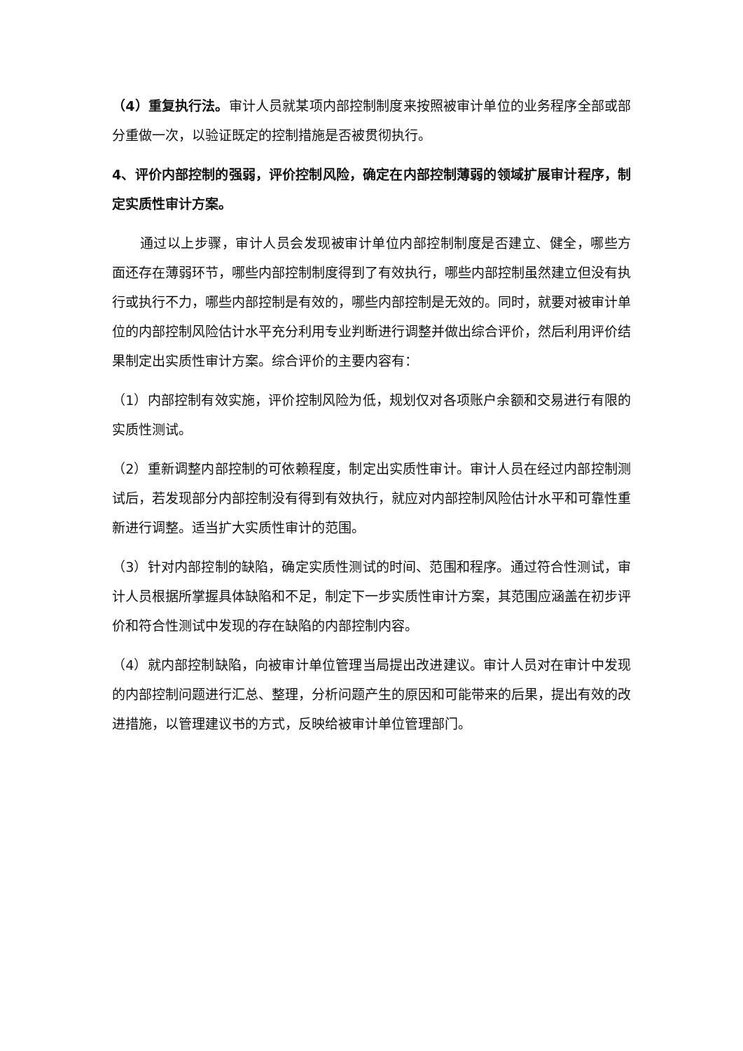（4）重复执行法。审计人员就某项内部控制制度来按照被审计单位的业务程序全部或部分重做一次，以验证既定的控制措施是否被贯彻执行。
4、评价内部控制的强弱，评价控制风险，确定在内部控制薄弱的领域扩展审计程序，制定实质性审计方案。
通过以上步骤，审计人员会发现被审计单位内部控制制度是否建立、健全，哪些方面还存在薄弱环节，哪些内部控制制度得到了有效执行，哪些内部控制虽然建立但没有执行或执行不力，哪些内部控制是有效的，哪些内部控制是无效的。同时，就要对被审计单位的内部控制风险估计水平充分利用专业判断进行调整并做出综合评价，然后利用评价结果制定出实质性审计方案。综合评价的主要内容有：
（1）内部控制有效实施，评价控制风险为低，规划仅对各项账户余额和交易进行有限的实质性测试。
（2）重新调整内部控制的可依赖程度，制定出实质性审计。审计人员在经过内部控制测试后，若发现部分内部控制没有得到有效执行，就应对内部控制风险估计水平和可靠性重新进行调整。适当扩大实质性审计的范围。
（3）针对内部控制的缺陷，确定实质性测试的时间、范围和程序。通过符合性测试，审计人员根据所掌握具体缺陷和不足，制定下一步实质性审计方案，其范围应涵盖在初步评价和符合性测试中发现的存在缺陷的内部控制内容。
（4）就内部控制缺陷，向被审计单位管理当局提出改进建议。审计人员对在审计中发现的内部控制问题进行汇总、整理，分析问题产生的原因和可能带来的后果，提出有效的改进措施，以管理建议书的方式，反映给被审计单位管理部门。